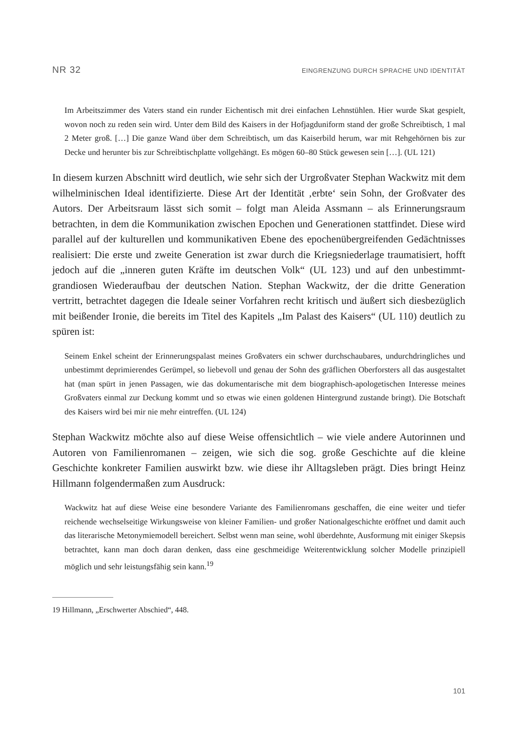NR 32 EINGRENZUNG DURCH SPRACHE UND IDENTITÄT
Im Arbeitszimmer des Vaters stand ein runder Eichentisch mit drei einfachen Lehnstühlen. Hier wurde Skat gespielt, wovon noch zu reden sein wird. Unter dem Bild des Kaisers in der Hofjagduniform stand der große Schreibtisch, 1 mal 2 Meter groß. […] Die ganze Wand über dem Schreibtisch, um das Kaiserbild herum, war mit Rehgehörnen bis zur Decke und herunter bis zur Schreibtischplatte vollgehängt. Es mögen 60–80 Stück gewesen sein […]. (UL 121)
In diesem kurzen Abschnitt wird deutlich, wie sehr sich der Urgroßvater Stephan Wackwitz mit dem wilhelminischen Ideal identifizierte. Diese Art der Identität ‚erbte‘ sein Sohn, der Großvater des Autors. Der Arbeitsraum lässt sich somit – folgt man Aleida Assmann – als Erinnerungsraum betrachten, in dem die Kommunikation zwischen Epochen und Generationen stattfindet. Diese wird parallel auf der kulturellen und kommunikativen Ebene des epochenübergreifenden Gedächtnisses realisiert: Die erste und zweite Generation ist zwar durch die Kriegsniederlage traumatisiert, hofft jedoch auf die „inneren guten Kräfte im deutschen Volk“ (UL 123) und auf den unbestimmt-grandiosen Wiederaufbau der deutschen Nation. Stephan Wackwitz, der die dritte Generation vertritt, betrachtet dagegen die Ideale seiner Vorfahren recht kritisch und äußert sich diesbezüglich mit beißender Ironie, die bereits im Titel des Kapitels „Im Palast des Kaisers“ (UL 110) deutlich zu spüren ist:
Seinem Enkel scheint der Erinnerungspalast meines Großvaters ein schwer durchschaubares, undurchdringliches und unbestimmt deprimierendes Gerümpel, so liebevoll und genau der Sohn des gräflichen Oberforsters all das ausgestaltet hat (man spürt in jenen Passagen, wie das dokumentarische mit dem biographisch-apologetischen Interesse meines Großvaters einmal zur Deckung kommt und so etwas wie einen goldenen Hintergrund zustande bringt). Die Botschaft des Kaisers wird bei mir nie mehr eintreffen. (UL 124)
Stephan Wackwitz möchte also auf diese Weise offensichtlich – wie viele andere Autorinnen und Autoren von Familienromanen – zeigen, wie sich die sog. große Geschichte auf die kleine Geschichte konkreter Familien auswirkt bzw. wie diese ihr Alltagsleben prägt. Dies bringt Heinz Hillmann folgendermaßen zum Ausdruck:
Wackwitz hat auf diese Weise eine besondere Variante des Familienromans geschaffen, die eine weiter und tiefer reichende wechselseitige Wirkungsweise von kleiner Familien- und großer Nationalgeschichte eröffnet und damit auch das literarische Metonymiemodell bereichert. Selbst wenn man seine, wohl überdehnte, Ausformung mit einiger Skepsis betrachtet, kann man doch daran denken, dass eine geschmeidige Weiterentwicklung solcher Modelle prinzipiell möglich und sehr leistungsfähig sein kann.<sup>19</sup>
19 Hillmann, „Erschwerter Abschied“, 448.
101